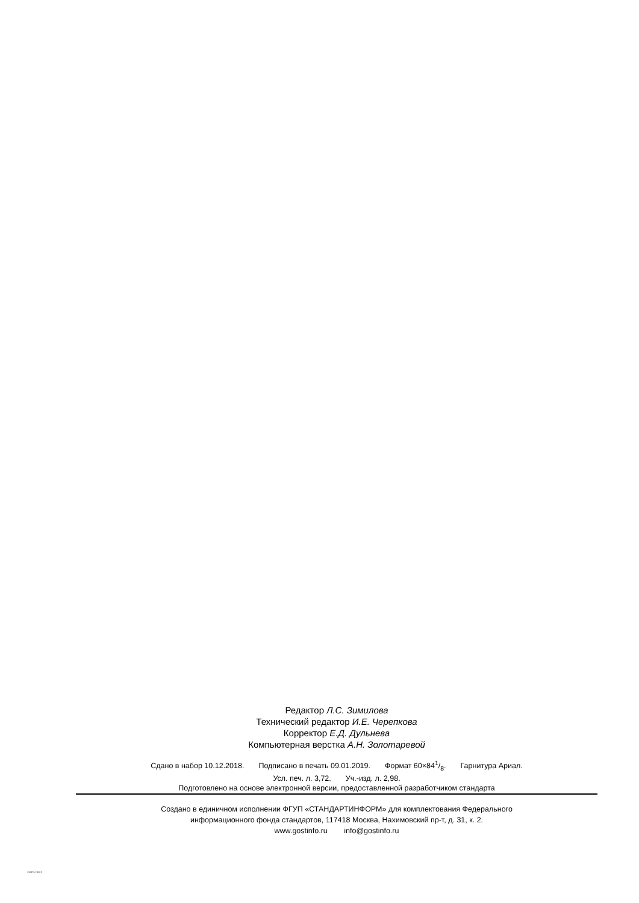Редактор Л.С. Зимилова
Технический редактор И.Е. Черепкова
Корректор Е.Д. Дульнева
Компьютерная верстка А.Н. Золотаревой
Сдано в набор 10.12.2018. Подписано в печать 09.01.2019. Формат 60×841/8. Гарнитура Ариал.
Усл. печ. л. 3,72. Уч.-изд. л. 2,98.
Подготовлено на основе электронной версии, предоставленной разработчиком стандарта
Создано в единичном исполнении ФГУП «СТАНДАРТИНФОРМ» для комплектования Федерального
информационного фонда стандартов, 117418 Москва, Нахимовский пр-т, д. 31, к. 2.
www.gostinfo.ru info@gostinfo.ru
/ 10373-7-2011